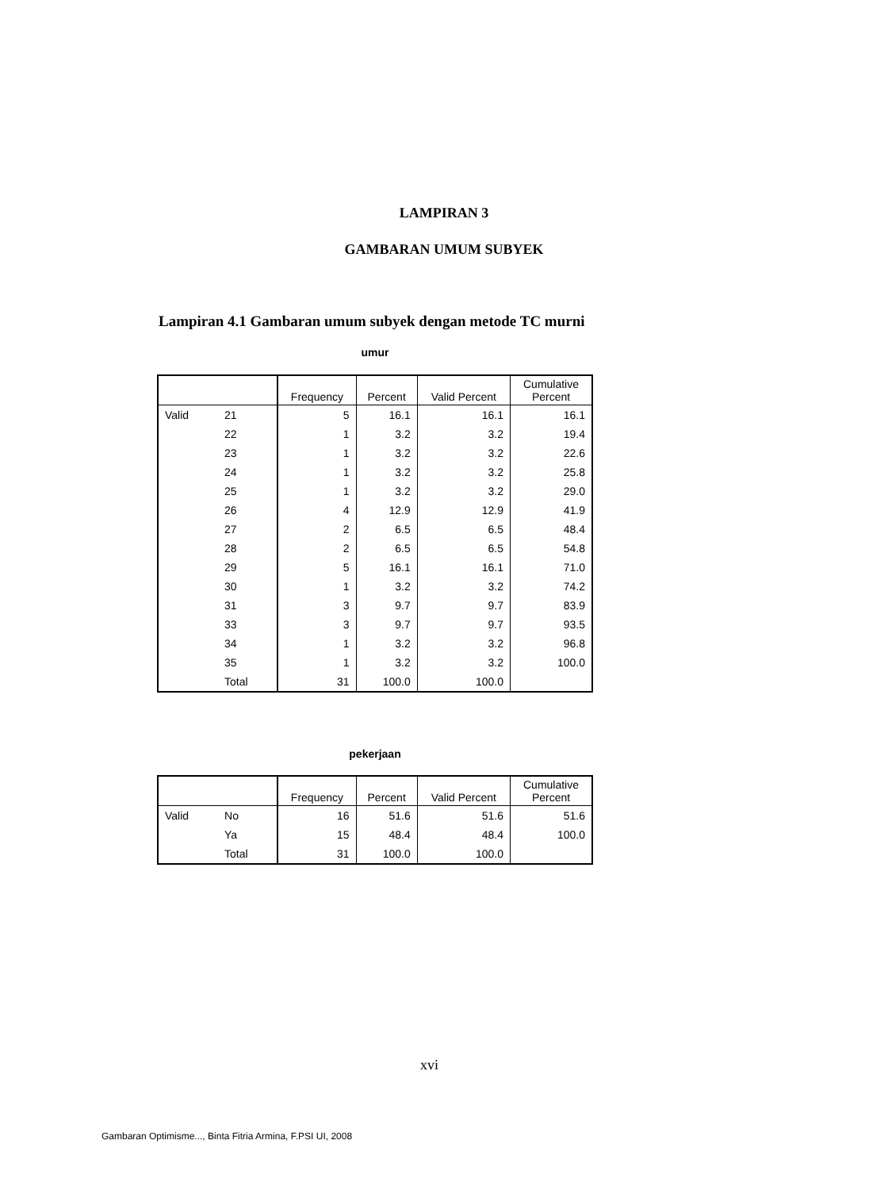LAMPIRAN 3
GAMBARAN UMUM SUBYEK
Lampiran 4.1 Gambaran umum subyek dengan metode TC murni
umur
| | | Frequency | Percent | Valid Percent | Cumulative Percent |
| --- | --- | --- | --- | --- | --- |
| Valid | 21 | 5 | 16.1 | 16.1 | 16.1 |
| | 22 | 1 | 3.2 | 3.2 | 19.4 |
| | 23 | 1 | 3.2 | 3.2 | 22.6 |
| | 24 | 1 | 3.2 | 3.2 | 25.8 |
| | 25 | 1 | 3.2 | 3.2 | 29.0 |
| | 26 | 4 | 12.9 | 12.9 | 41.9 |
| | 27 | 2 | 6.5 | 6.5 | 48.4 |
| | 28 | 2 | 6.5 | 6.5 | 54.8 |
| | 29 | 5 | 16.1 | 16.1 | 71.0 |
| | 30 | 1 | 3.2 | 3.2 | 74.2 |
| | 31 | 3 | 9.7 | 9.7 | 83.9 |
| | 33 | 3 | 9.7 | 9.7 | 93.5 |
| | 34 | 1 | 3.2 | 3.2 | 96.8 |
| | 35 | 1 | 3.2 | 3.2 | 100.0 |
| | Total | 31 | 100.0 | 100.0 | |
pekerjaan
| | | Frequency | Percent | Valid Percent | Cumulative Percent |
| --- | --- | --- | --- | --- | --- |
| Valid | No | 16 | 51.6 | 51.6 | 51.6 |
| | Ya | 15 | 48.4 | 48.4 | 100.0 |
| | Total | 31 | 100.0 | 100.0 | |
xvi
Gambaran Optimisme..., Binta Fitria Armina, F.PSI UI, 2008